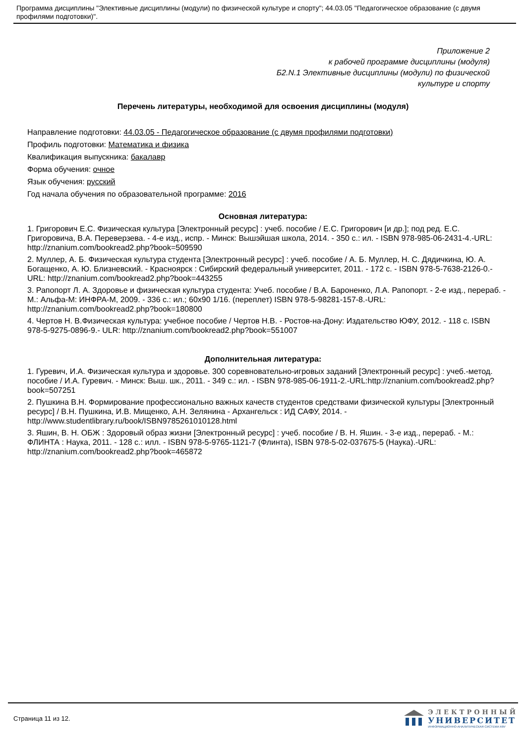Программа дисциплины "Элективные дисциплины (модули) по физической культуре и спорту"; 44.03.05 "Педагогическое образование (с двумя профилями подготовки)".
Приложение 2
к рабочей программе дисциплины (модуля)
Б2.N.1 Элективные дисциплины (модули) по физической
культуре и спорту
Перечень литературы, необходимой для освоения дисциплины (модуля)
Направление подготовки: 44.03.05 - Педагогическое образование (с двумя профилями подготовки)
Профиль подготовки: Математика и физика
Квалификация выпускника: бакалавр
Форма обучения: очное
Язык обучения: русский
Год начала обучения по образовательной программе: 2016
Основная литература:
1. Григорович Е.С. Физическая культура [Электронный ресурс] : учеб. пособие / Е.С. Григорович [и др.]; под ред. Е.С. Григоровича, В.А. Переверзева. - 4-е изд., испр. - Минск: Вышэйшая школа, 2014. - 350 с.: ил. - ISBN 978-985-06-2431-4.-URL: http://znanium.com/bookread2.php?book=509590
2. Муллер, А. Б. Физическая культура студента [Электронный ресурс] : учеб. пособие / А. Б. Муллер, Н. С. Дядичкина, Ю. А. Богащенко, А. Ю. Близневский. - Красноярск : Сибирский федеральный университет, 2011. - 172 с. - ISBN 978-5-7638-2126-0.-URL: http://znanium.com/bookread2.php?book=443255
3. Рапопорт Л. А. Здоровье и физическая культура студента: Учеб. пособие / В.А. Бароненко, Л.А. Рапопорт. - 2-е изд., перераб. - М.: Альфа-М: ИНФРА-М, 2009. - 336 с.: ил.; 60x90 1/16. (переплет) ISBN 978-5-98281-157-8.-URL: http://znanium.com/bookread2.php?book=180800
4. Чертов Н. В.Физическая культура: учебное пособие / Чертов Н.В. - Ростов-на-Дону: Издательство ЮФУ, 2012. - 118 с. ISBN 978-5-9275-0896-9.- ULR: http://znanium.com/bookread2.php?book=551007
Дополнительная литература:
1. Гуревич, И.А. Физическая культура и здоровье. 300 соревновательно-игровых заданий [Электронный ресурс] : учеб.-метод. пособие / И.А. Гуревич. - Минск: Выш. шк., 2011. - 349 с.: ил. - ISBN 978-985-06-1911-2.-URL:http://znanium.com/bookread2.php?book=507251
2. Пушкина В.Н. Формирование профессионально важных качеств студентов средствами физической культуры [Электронный ресурс] / В.Н. Пушкина, И.В. Мищенко, А.Н. Зелянина - Архангельск : ИД САФУ, 2014. - http://www.studentlibrary.ru/book/ISBN9785261010128.html
3. Яшин, В. Н. ОБЖ : Здоровый образ жизни [Электронный ресурс] : учеб. пособие / В. Н. Яшин. - 3-е изд., перераб. - М.: ФЛИНТА : Наука, 2011. - 128 с.: илл. - ISBN 978-5-9765-1121-7 (Флинта), ISBN 978-5-02-037675-5 (Наука).-URL: http://znanium.com/bookread2.php?book=465872
Страница 11 из 12.
ЭЛЕКТРОННЫЙ
УНИВЕРСИТЕТ
ИНФОРМАЦИОННО-АНАЛИТИЧЕСКАЯ СИСТЕМА КФУ